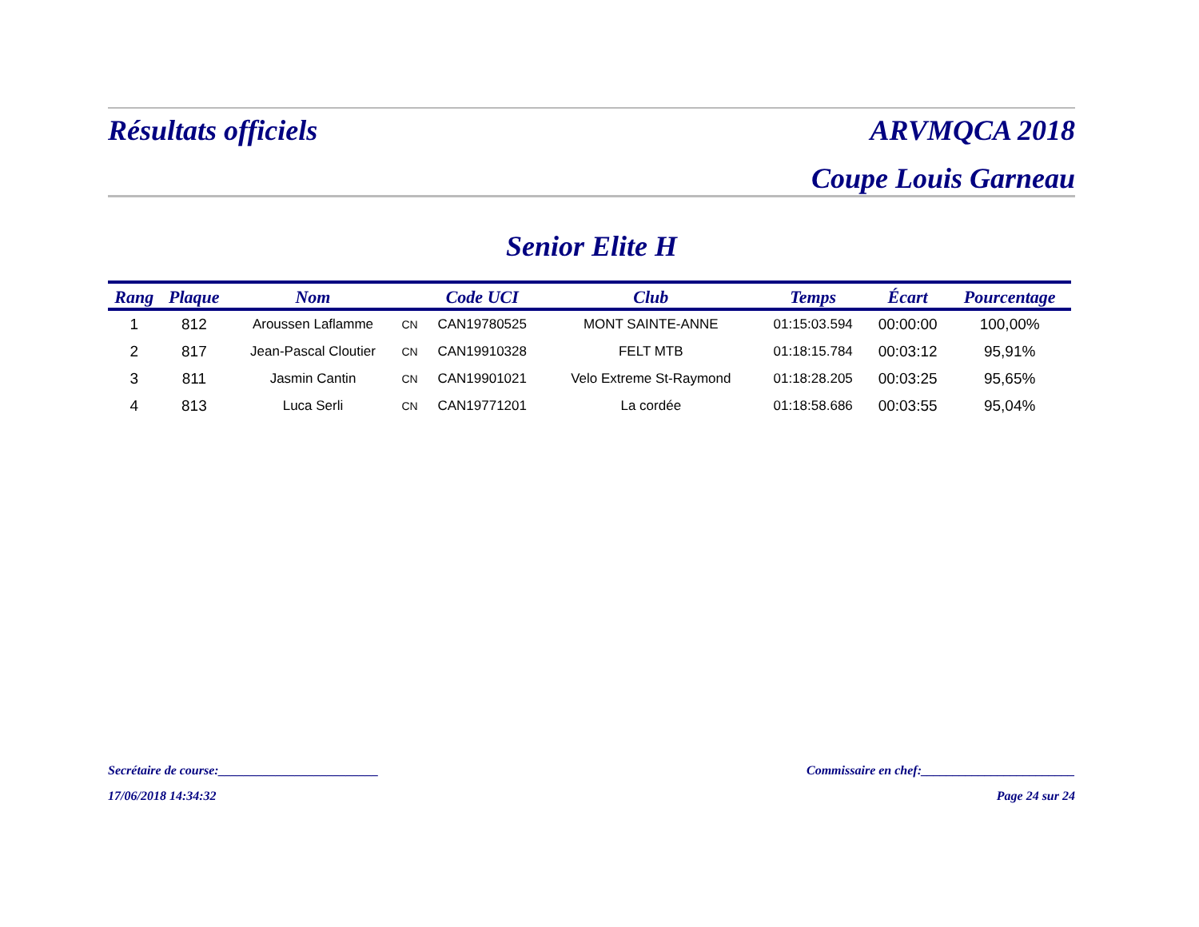Résultats officiels ARVMQCA 2018
Coupe Louis Garneau
Senior Elite H
| Rang | Plaque | Nom | | Code UCI | Club | Temps | Écart | Pourcentage |
| --- | --- | --- | --- | --- | --- | --- | --- | --- |
| 1 | 812 | Aroussen Laflamme | CN | CAN19780525 | MONT SAINTE-ANNE | 01:15:03.594 | 00:00:00 | 100,00% |
| 2 | 817 | Jean-Pascal Cloutier | CN | CAN19910328 | FELT MTB | 01:18:15.784 | 00:03:12 | 95,91% |
| 3 | 811 | Jasmin Cantin | CN | CAN19901021 | Velo Extreme St-Raymond | 01:18:28.205 | 00:03:25 | 95,65% |
| 4 | 813 | Luca Serli | CN | CAN19771201 | La cordée | 01:18:58.686 | 00:03:55 | 95,04% |
Secrétaire de course:_________________________ Commissaire en chef:________________________
17/06/2018 14:34:32 Page 24 sur 24